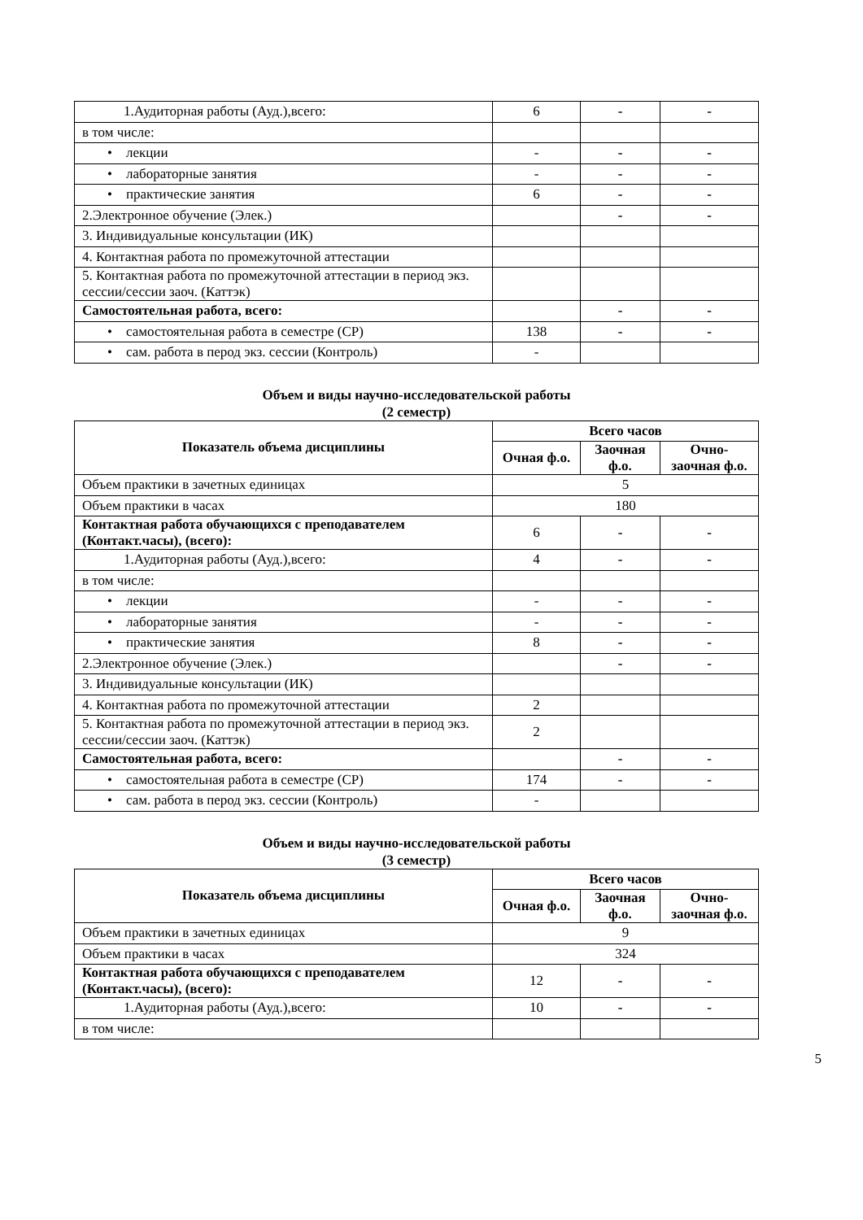| 1.Аудиторная работы (Ауд.),всего: | 6 | - | - |
| в том числе: | | | |
| • лекции | - | - | - |
| • лабораторные занятия | - | - | - |
| • практические занятия | 6 | - | - |
| 2.Электронное обучение (Элек.) | | - | - |
| 3. Индивидуальные консультации (ИК) | | | |
| 4. Контактная работа по промежуточной аттестации | | | |
| 5. Контактная работа по промежуточной аттестации в период экз. сессии/сессии заоч. (Каттэк) | | | |
| Самостоятельная работа, всего: | | - | - |
| • самостоятельная работа в семестре (СР) | 138 | - | - |
| • сам. работа в перод экз. сессии (Контроль) | - | | |
Объем и виды научно-исследовательской работы
(2 семестр)
| Показатель объема дисциплины | Всего часов | | |
| --- | --- | --- | --- |
| | Очная ф.о. | Заочная ф.о. | Очно-заочная ф.о. |
| Объем практики в зачетных единицах | 5 | | |
| Объем практики в часах | 180 | | |
| Контактная работа обучающихся с преподавателем (Контакт.часы), (всего): | 6 | - | - |
| 1.Аудиторная работы (Ауд.),всего: | 4 | - | - |
| в том числе: | | | |
| • лекции | - | - | - |
| • лабораторные занятия | - | - | - |
| • практические занятия | 8 | - | - |
| 2.Электронное обучение (Элек.) | | - | - |
| 3. Индивидуальные консультации (ИК) | | | |
| 4. Контактная работа по промежуточной аттестации | 2 | | |
| 5. Контактная работа по промежуточной аттестации в период экз. сессии/сессии заоч. (Каттэк) | 2 | | |
| Самостоятельная работа, всего: | | - | - |
| • самостоятельная работа в семестре (СР) | 174 | - | - |
| • сам. работа в перод экз. сессии (Контроль) | - | | |
Объем и виды научно-исследовательской работы
(3 семестр)
| Показатель объема дисциплины | Всего часов | | |
| --- | --- | --- | --- |
| | Очная ф.о. | Заочная ф.о. | Очно-заочная ф.о. |
| Объем практики в зачетных единицах | 9 | | |
| Объем практики в часах | 324 | | |
| Контактная работа обучающихся с преподавателем (Контакт.часы), (всего): | 12 | - | - |
| 1.Аудиторная работы (Ауд.),всего: | 10 | - | - |
| в том числе: | | | |
5